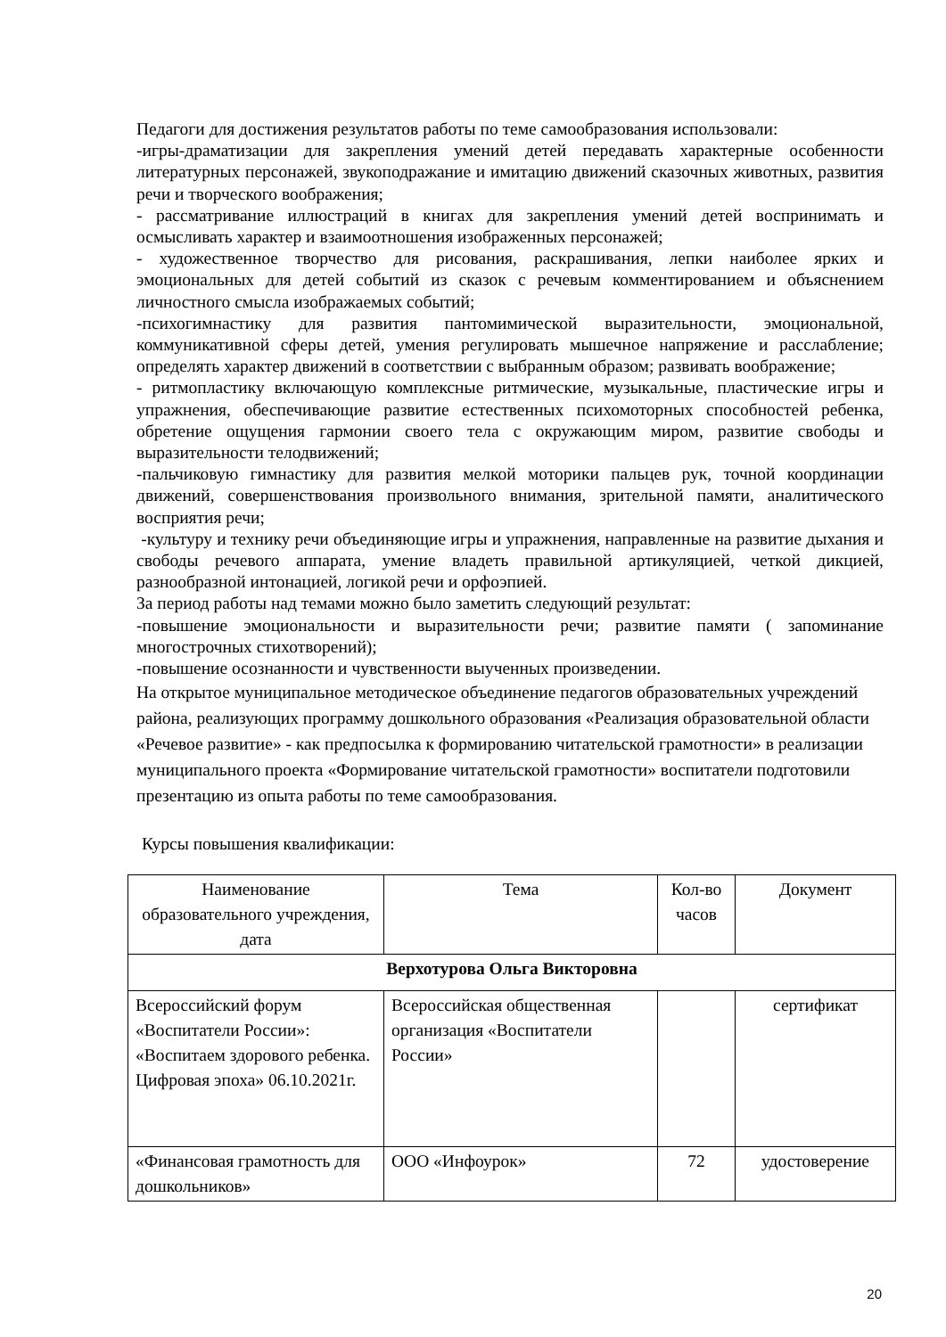Педагоги для достижения результатов работы по теме самообразования использовали:
-игры-драматизации для закрепления умений детей передавать характерные особенности литературных персонажей, звукоподражание и имитацию движений сказочных животных, развития речи и творческого воображения;
- рассматривание иллюстраций в книгах для закрепления умений детей воспринимать и осмысливать характер и взаимоотношения изображенных персонажей;
- художественное творчество для рисования, раскрашивания, лепки наиболее ярких и эмоциональных для детей событий из сказок с речевым комментированием и объяснением личностного смысла изображаемых событий;
-психогимнастику для развития пантомимической выразительности, эмоциональной, коммуникативной сферы детей, умения регулировать мышечное напряжение и расслабление; определять характер движений в соответствии с выбранным образом; развивать воображение;
- ритмопластику включающую комплексные ритмические, музыкальные, пластические игры и упражнения, обеспечивающие развитие естественных психомоторных способностей ребенка, обретение ощущения гармонии своего тела с окружающим миром, развитие свободы и выразительности телодвижений;
-пальчиковую гимнастику для развития мелкой моторики пальцев рук, точной координации движений, совершенствования произвольного внимания, зрительной памяти, аналитического восприятия речи;
-культуру и технику речи объединяющие игры и упражнения, направленные на развитие дыхания и свободы речевого аппарата, умение владеть правильной артикуляцией, четкой дикцией, разнообразной интонацией, логикой речи и орфоэпией.
За период работы над темами можно было заметить следующий результат:
-повышение эмоциональности и выразительности речи; развитие памяти ( запоминание многострочных стихотворений);
-повышение осознанности и чувственности выученных произведении.
На открытое муниципальное методическое объединение педагогов образовательных учреждений района, реализующих программу дошкольного образования «Реализация образовательной области «Речевое развитие» - как предпосылка к формированию читательской грамотности» в реализации муниципального проекта «Формирование читательской грамотности» воспитатели подготовили презентацию из опыта работы по теме самообразования.
Курсы повышения квалификации:
| Наименование образовательного учреждения, дата | Тема | Кол-во часов | Документ |
| --- | --- | --- | --- |
| Верхотурова Ольга Викторовна | | | |
| Всероссийский форум «Воспитатели России»: «Воспитаем здорового ребенка. Цифровая эпоха» 06.10.2021г. | Всероссийская общественная организация «Воспитатели России» | | сертификат |
| «Финансовая грамотность для дошкольников» | ООО «Инфоурок» | 72 | удостоверение |
20